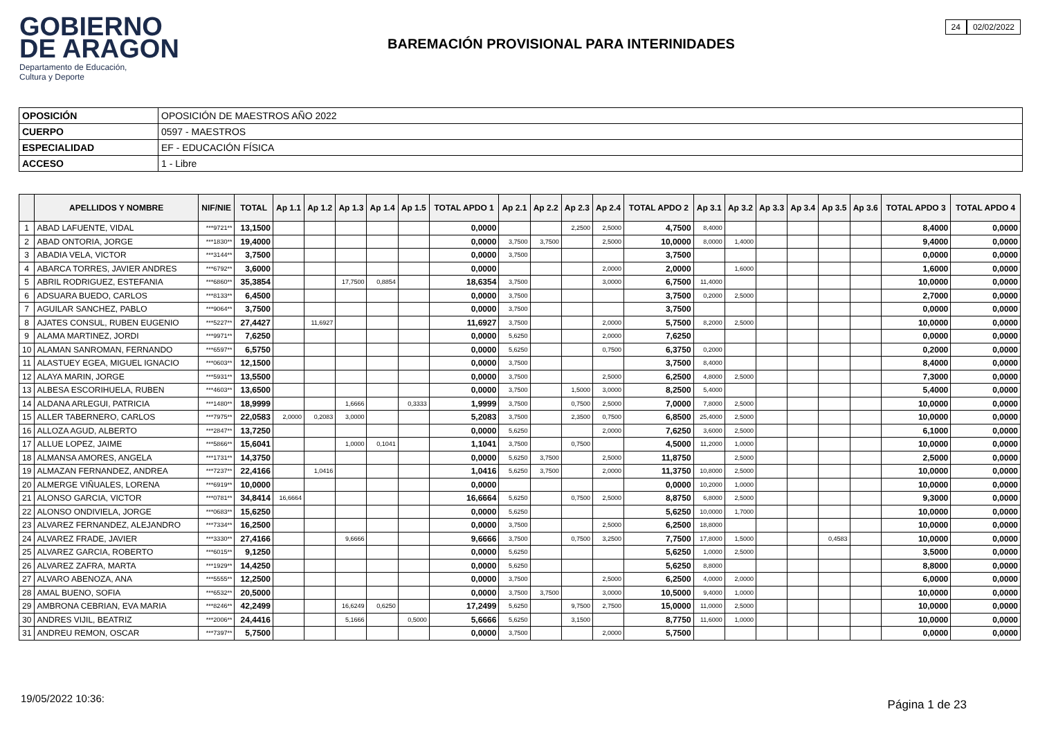GOBIERNO
DE ARAGON
Departamento de Educación,
Cultura y Deporte
24 02/02/2022
BAREMACIÓN PROVISIONAL PARA INTERINIDADES
| OPOSICIÓN | OPOSICIÓN DE MAESTROS AÑO 2022 |
| CUERPO | 0597 - MAESTROS |
| ESPECIALIDAD | EF - EDUCACIÓN FÍSICA |
| ACCESO | 1 - Libre |
| | APELLIDOS Y NOMBRE | NIF/NIE | TOTAL | Ap 1.1 | Ap 1.2 | Ap 1.3 | Ap 1.4 | Ap 1.5 | TOTAL APDO 1 | Ap 2.1 | Ap 2.2 | Ap 2.3 | Ap 2.4 | TOTAL APDO 2 | Ap 3.1 | Ap 3.2 | Ap 3.3 | Ap 3.4 | Ap 3.5 | Ap 3.6 | TOTAL APDO 3 | TOTAL APDO 4 |
| --- | --- | --- | --- | --- | --- | --- | --- | --- | --- | --- | --- | --- | --- | --- | --- | --- | --- | --- | --- | --- | --- | --- |
| 1 | ABAD LAFUENTE, VIDAL | ***9721** | 13,1500 | | | | | | 0,0000 | | | 2,2500 | 2,5000 | 4,7500 | 8,4000 | | | | | | 8,4000 | 0,0000 |
| 2 | ABAD ONTORIA, JORGE | ***1830** | 19,4000 | | | | | | 0,0000 | 3,7500 | 3,7500 | | 2,5000 | 10,0000 | 8,0000 | 1,4000 | | | | | 9,4000 | 0,0000 |
| 3 | ABADIA VELA, VICTOR | ***3144** | 3,7500 | | | | | | 0,0000 | 3,7500 | | | | 3,7500 | | | | | | | 0,0000 | 0,0000 |
| 4 | ABARCA TORRES, JAVIER ANDRES | ***6792** | 3,6000 | | | | | | 0,0000 | | | | 2,0000 | 2,0000 | | 1,6000 | | | | | 1,6000 | 0,0000 |
| 5 | ABRIL RODRIGUEZ, ESTEFANIA | ***6860** | 35,3854 | | | 17,7500 | 0,8854 | | 18,6354 | 3,7500 | | | 3,0000 | 6,7500 | 11,4000 | | | | | | 10,0000 | 0,0000 |
| 6 | ADSUARA BUEDO, CARLOS | ***8133** | 6,4500 | | | | | | 0,0000 | 3,7500 | | | | 3,7500 | 0,2000 | 2,5000 | | | | | 2,7000 | 0,0000 |
| 7 | AGUILAR SANCHEZ, PABLO | ***9064** | 3,7500 | | | | | | 0,0000 | 3,7500 | | | | 3,7500 | | | | | | | 0,0000 | 0,0000 |
| 8 | AJATES CONSUL, RUBEN EUGENIO | ***5227** | 27,4427 | | 11,6927 | | | | 11,6927 | 3,7500 | | | 2,0000 | 5,7500 | 8,2000 | 2,5000 | | | | | 10,0000 | 0,0000 |
| 9 | ALAMA MARTINEZ, JORDI | ***9971** | 7,6250 | | | | | | 0,0000 | 5,6250 | | | 2,0000 | 7,6250 | | | | | | | 0,0000 | 0,0000 |
| 10 | ALAMAN SANROMAN, FERNANDO | ***6597** | 6,5750 | | | | | | 0,0000 | 5,6250 | | | 0,7500 | 6,3750 | 0,2000 | | | | | | 0,2000 | 0,0000 |
| 11 | ALASTUEY EGEA, MIGUEL IGNACIO | ***0603** | 12,1500 | | | | | | 0,0000 | 3,7500 | | | | 3,7500 | 8,4000 | | | | | | 8,4000 | 0,0000 |
| 12 | ALAYA MARIN, JORGE | ***5931** | 13,5500 | | | | | | 0,0000 | 3,7500 | | | 2,5000 | 6,2500 | 4,8000 | 2,5000 | | | | | 7,3000 | 0,0000 |
| 13 | ALBESA ESCORIHUELA, RUBEN | ***4603** | 13,6500 | | | | | | 0,0000 | 3,7500 | | 1,5000 | 3,0000 | 8,2500 | 5,4000 | | | | | | 5,4000 | 0,0000 |
| 14 | ALDANA ARLEGUI, PATRICIA | ***1480** | 18,9999 | | | 1,6666 | | 0,3333 | 1,9999 | 3,7500 | | 0,7500 | 2,5000 | 7,0000 | 7,8000 | 2,5000 | | | | | 10,0000 | 0,0000 |
| 15 | ALLER TABERNERO, CARLOS | ***7975** | 22,0583 | 2,0000 | 0,2083 | 3,0000 | | | 5,2083 | 3,7500 | | 2,3500 | 0,7500 | 6,8500 | 25,4000 | 2,5000 | | | | | 10,0000 | 0,0000 |
| 16 | ALLOZA AGUD, ALBERTO | ***2847** | 13,7250 | | | | | | 0,0000 | 5,6250 | | | 2,0000 | 7,6250 | 3,6000 | 2,5000 | | | | | 6,1000 | 0,0000 |
| 17 | ALLUE LOPEZ, JAIME | ***5866** | 15,6041 | | | 1,0000 | 0,1041 | | 1,1041 | 3,7500 | | 0,7500 | | 4,5000 | 11,2000 | 1,0000 | | | | | 10,0000 | 0,0000 |
| 18 | ALMANSA AMORES, ANGELA | ***1731** | 14,3750 | | | | | | 0,0000 | 5,6250 | 3,7500 | | 2,5000 | 11,8750 | | 2,5000 | | | | | 2,5000 | 0,0000 |
| 19 | ALMAZAN FERNANDEZ, ANDREA | ***7237** | 22,4166 | | 1,0416 | | | | 1,0416 | 5,6250 | 3,7500 | | 2,0000 | 11,3750 | 10,8000 | 2,5000 | | | | | 10,0000 | 0,0000 |
| 20 | ALMERGE VIÑUALES, LORENA | ***6919** | 10,0000 | | | | | | 0,0000 | | | | | 0,0000 | 10,2000 | 1,0000 | | | | | 10,0000 | 0,0000 |
| 21 | ALONSO GARCIA, VICTOR | ***0781** | 34,8414 | 16,6664 | | | | | 16,6664 | 5,6250 | | 0,7500 | 2,5000 | 8,8750 | 6,8000 | 2,5000 | | | | | 9,3000 | 0,0000 |
| 22 | ALONSO ONDIVIELA, JORGE | ***0683** | 15,6250 | | | | | | 0,0000 | 5,6250 | | | | 5,6250 | 10,0000 | 1,7000 | | | | | 10,0000 | 0,0000 |
| 23 | ALVAREZ FERNANDEZ, ALEJANDRO | ***7334** | 16,2500 | | | | | | 0,0000 | 3,7500 | | | 2,5000 | 6,2500 | 18,8000 | | | | | | 10,0000 | 0,0000 |
| 24 | ALVAREZ FRADE, JAVIER | ***3330** | 27,4166 | | | 9,6666 | | | 9,6666 | 3,7500 | | 0,7500 | 3,2500 | 7,7500 | 17,8000 | 1,5000 | | | 0,4583 | | 10,0000 | 0,0000 |
| 25 | ALVAREZ GARCIA, ROBERTO | ***6015** | 9,1250 | | | | | | 0,0000 | 5,6250 | | | | 5,6250 | 1,0000 | 2,5000 | | | | | 3,5000 | 0,0000 |
| 26 | ALVAREZ ZAFRA, MARTA | ***1929** | 14,4250 | | | | | | 0,0000 | 5,6250 | | | | 5,6250 | 8,8000 | | | | | | 8,8000 | 0,0000 |
| 27 | ALVARO ABENOZA, ANA | ***5555** | 12,2500 | | | | | | 0,0000 | 3,7500 | | | 2,5000 | 6,2500 | 4,0000 | 2,0000 | | | | | 6,0000 | 0,0000 |
| 28 | AMAL BUENO, SOFIA | ***6532** | 20,5000 | | | | | | 0,0000 | 3,7500 | 3,7500 | | 3,0000 | 10,5000 | 9,4000 | 1,0000 | | | | | 10,0000 | 0,0000 |
| 29 | AMBRONA CEBRIAN, EVA MARIA | ***8246** | 42,2499 | | | 16,6249 | 0,6250 | | 17,2499 | 5,6250 | | 9,7500 | 2,7500 | 15,0000 | 11,0000 | 2,5000 | | | | | 10,0000 | 0,0000 |
| 30 | ANDRES VIJIL, BEATRIZ | ***2006** | 24,4416 | | | 5,1666 | | 0,5000 | 5,6666 | 5,6250 | | 3,1500 | | 8,7750 | 11,6000 | 1,0000 | | | | | 10,0000 | 0,0000 |
| 31 | ANDREU REMON, OSCAR | ***7397** | 5,7500 | | | | | | 0,0000 | 3,7500 | | | 2,0000 | 5,7500 | | | | | | | 0,0000 | 0,0000 |
19/05/2022 10:36: Página 1 de 23